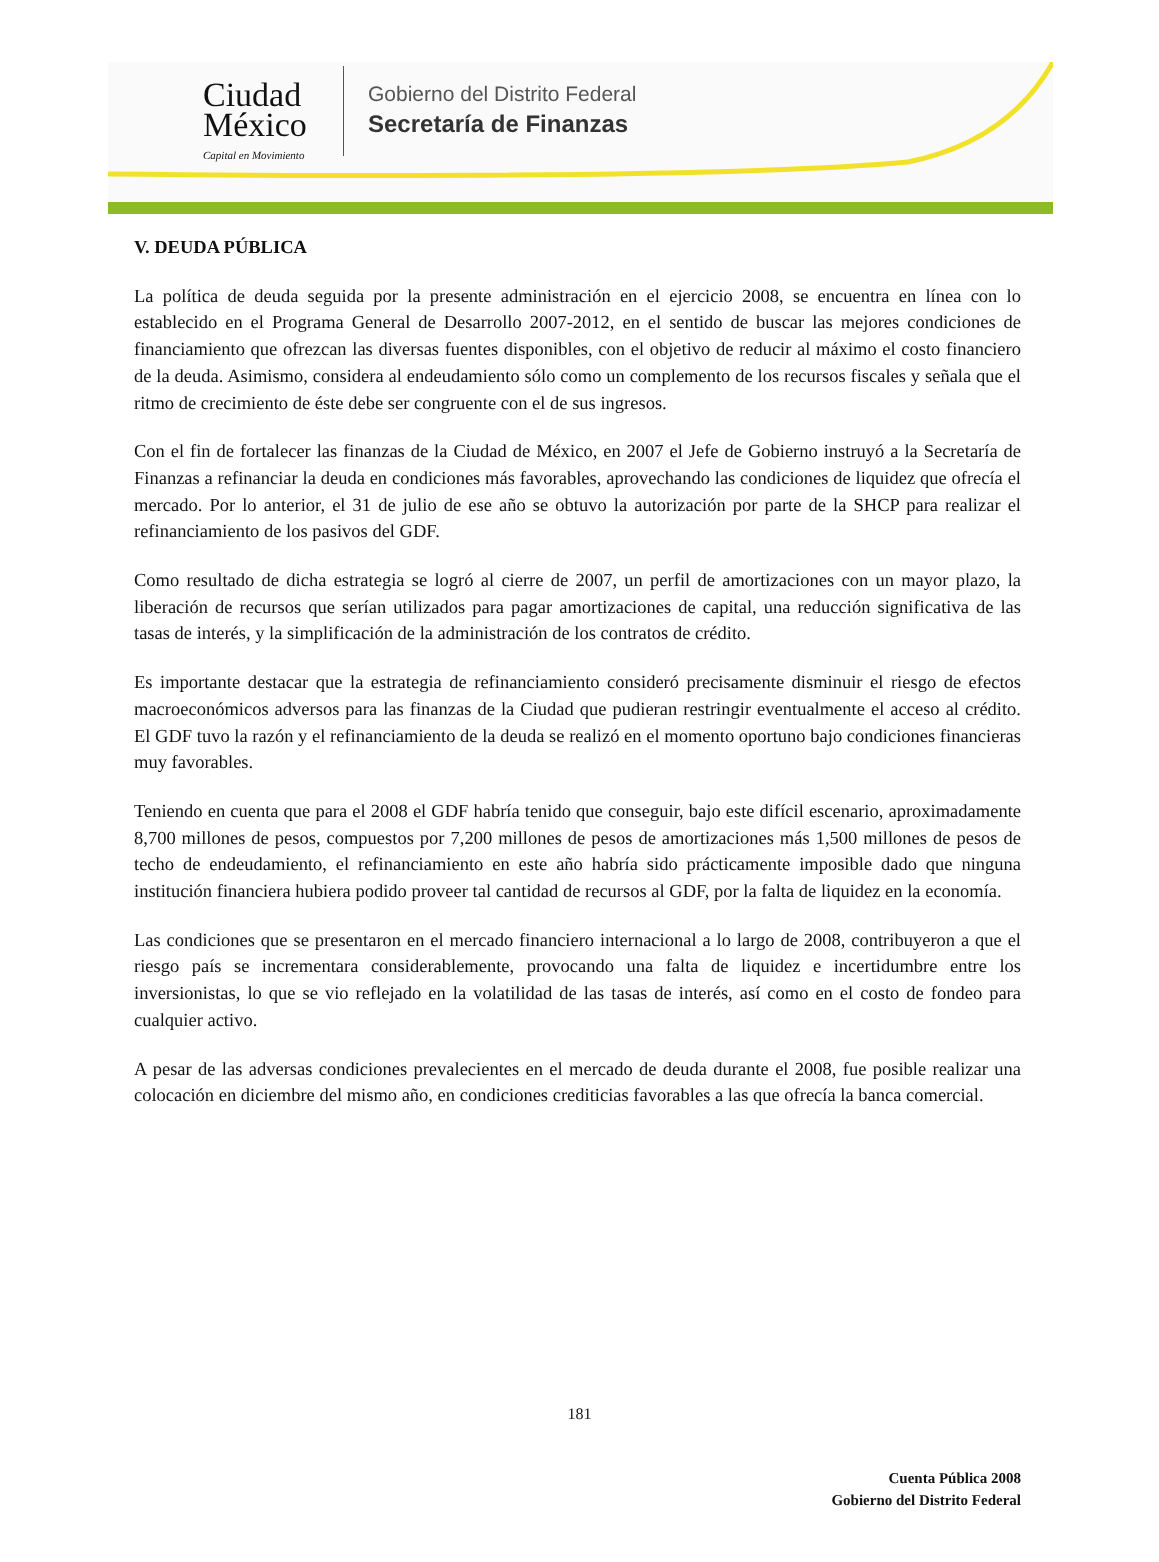Ciudad
México
Capital en Movimiento
Gobierno del Distrito Federal
Secretaría de Finanzas
V. DEUDA PÚBLICA
La política de deuda seguida por la presente administración en el ejercicio 2008, se encuentra en línea con lo establecido en el Programa General de Desarrollo 2007-2012, en el sentido de buscar las mejores condiciones de financiamiento que ofrezcan las diversas fuentes disponibles, con el objetivo de reducir al máximo el costo financiero de la deuda. Asimismo, considera al endeudamiento sólo como un complemento de los recursos fiscales y señala que el ritmo de crecimiento de éste debe ser congruente con el de sus ingresos.
Con el fin de fortalecer las finanzas de la Ciudad de México, en 2007 el Jefe de Gobierno instruyó a la Secretaría de Finanzas a refinanciar la deuda en condiciones más favorables, aprovechando las condiciones de liquidez que ofrecía el mercado. Por lo anterior, el 31 de julio de ese año se obtuvo la autorización por parte de la SHCP para realizar el refinanciamiento de los pasivos del GDF.
Como resultado de dicha estrategia se logró al cierre de 2007, un perfil de amortizaciones con un mayor plazo, la liberación de recursos que serían utilizados para pagar amortizaciones de capital, una reducción significativa de las tasas de interés, y la simplificación de la administración de los contratos de crédito.
Es importante destacar que la estrategia de refinanciamiento consideró precisamente disminuir el riesgo de efectos macroeconómicos adversos para las finanzas de la Ciudad que pudieran restringir eventualmente el acceso al crédito. El GDF tuvo la razón y el refinanciamiento de la deuda se realizó en el momento oportuno bajo condiciones financieras muy favorables.
Teniendo en cuenta que para el 2008 el GDF habría tenido que conseguir, bajo este difícil escenario, aproximadamente 8,700 millones de pesos, compuestos por 7,200 millones de pesos de amortizaciones más 1,500 millones de pesos de techo de endeudamiento, el refinanciamiento en este año habría sido prácticamente imposible dado que ninguna institución financiera hubiera podido proveer tal cantidad de recursos al GDF, por la falta de liquidez en la economía.
Las condiciones que se presentaron en el mercado financiero internacional a lo largo de 2008, contribuyeron a que el riesgo país se incrementara considerablemente, provocando una falta de liquidez e incertidumbre entre los inversionistas, lo que se vio reflejado en la volatilidad de las tasas de interés, así como en el costo de fondeo para cualquier activo.
A pesar de las adversas condiciones prevalecientes en el mercado de deuda durante el 2008, fue posible realizar una colocación en diciembre del mismo año, en condiciones crediticias favorables a las que ofrecía la banca comercial.
181
Cuenta Pública 2008
Gobierno del Distrito Federal